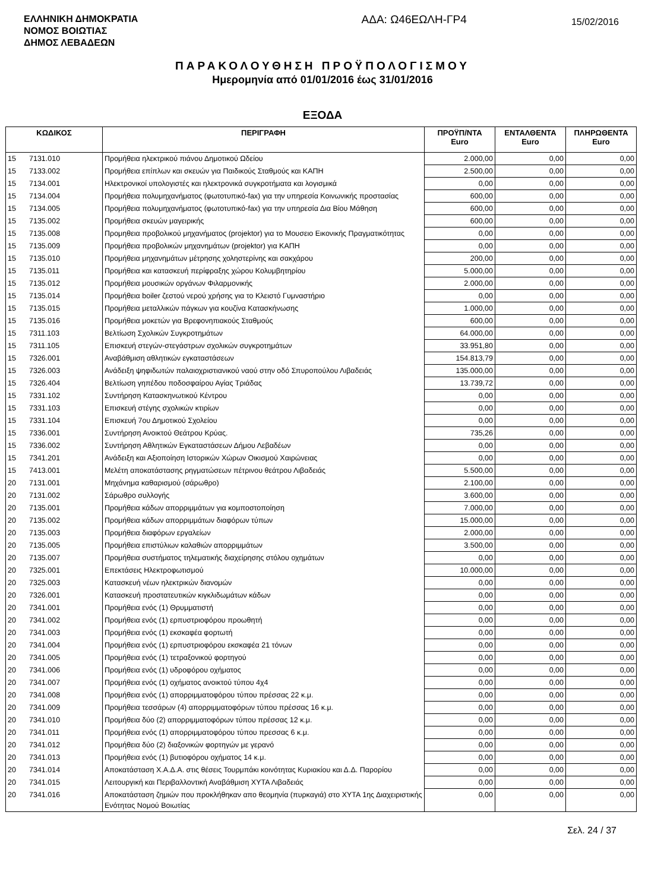ΕΛΛΗΝΙΚΗ ΔΗΜΟΚΡΑΤΙΑ
ΝΟΜΟΣ ΒΟΙΩΤΙΑΣ
ΔΗΜΟΣ ΛΕΒΑΔΕΩΝ
ΑΔΑ: Ω46ΕΩΛΗ-ΓΡ4
15/02/2016
ΠΑΡΑΚΟΛΟΥΘΗΣΗ ΠΡΟΫΠΟΛΟΓΙΣΜΟΥ
Ημερομηνία από 01/01/2016 έως 31/01/2016
ΕΞΟΔΑ
| ΚΩΔΙΚΟΣ | | ΠΕΡΙΓΡΑΦΗ | ΠΡΟΫΠ/ΝΤΑ Euro | ΕΝΤΑΛΘΕΝΤΑ Euro | ΠΛΗΡΩΘΕΝΤΑ Euro |
| --- | --- | --- | --- | --- | --- |
| 15 | 7131.010 | Προμήθεια ηλεκτρικού πιάνου Δημοτικού Ωδείου | 2.000,00 | 0,00 | 0,00 |
| 15 | 7133.002 | Προμήθεια επίπλων και σκευών για Παιδικούς Σταθμούς και ΚΑΠΗ | 2.500,00 | 0,00 | 0,00 |
| 15 | 7134.001 | Ηλεκτρονικοί υπολογιστές και ηλεκτρονικά συγκροτήματα και λογισμικά | 0,00 | 0,00 | 0,00 |
| 15 | 7134.004 | Προμήθεια πολυμηχανήματος (φωτοτυπικό-fax) για την υπηρεσία Κοινωνικής προστασίας | 600,00 | 0,00 | 0,00 |
| 15 | 7134.005 | Προμήθεια πολυμηχανήματος (φωτοτυπικό-fax) για την υπηρεσία Δια Βίου Μάθηση | 600,00 | 0,00 | 0,00 |
| 15 | 7135.002 | Προμήθεια σκευών μαγειρικής | 600,00 | 0,00 | 0,00 |
| 15 | 7135.008 | Προμηθεια προβολικού μηχανήματος (projektor) για το Μουσειο Εικονικής Πραγματικότητας | 0,00 | 0,00 | 0,00 |
| 15 | 7135.009 | Προμήθεια προβολικών μηχανημάτων (projektor) για ΚΑΠΗ | 0,00 | 0,00 | 0,00 |
| 15 | 7135.010 | Προμήθεια μηχανημάτων μέτρησης χοληστερίνης και σακχάρου | 200,00 | 0,00 | 0,00 |
| 15 | 7135.011 | Προμήθεια και κατασκευή περίφραξης χώρου Κολυμβητηρίου | 5.000,00 | 0,00 | 0,00 |
| 15 | 7135.012 | Προμήθεια μουσικών οργάνων Φιλαρμονικής | 2.000,00 | 0,00 | 0,00 |
| 15 | 7135.014 | Προμήθεια boiler ζεστού νερού χρήσης για το Κλειστό Γυμναστήριο | 0,00 | 0,00 | 0,00 |
| 15 | 7135.015 | Προμήθεια μεταλλικών πάγκων για κουζίνα Κατασκήνωσης | 1.000,00 | 0,00 | 0,00 |
| 15 | 7135.016 | Προμήθεια μοκετών για Βρεφονηπιακούς Σταθμούς | 600,00 | 0,00 | 0,00 |
| 15 | 7311.103 | Βελτίωση Σχολικών Συγκροτημάτων | 64.000,00 | 0,00 | 0,00 |
| 15 | 7311.105 | Επισκευή στεγών-στεγάστρων σχολικών συγκροτημάτων | 33.951,80 | 0,00 | 0,00 |
| 15 | 7326.001 | Αναβάθμιση αθλητικών εγκαταστάσεων | 154.813,79 | 0,00 | 0,00 |
| 15 | 7326.003 | Ανάδειξη ψηφιδωτών παλαιοχριστιανικού ναού στην οδό Σπυροπούλου Λιβαδειάς | 135.000,00 | 0,00 | 0,00 |
| 15 | 7326.404 | Βελτίωση γηπέδου ποδοσφαίρου Αγίας Τριάδας | 13.739,72 | 0,00 | 0,00 |
| 15 | 7331.102 | Συντήρηση Κατασκηνωτικού Κέντρου | 0,00 | 0,00 | 0,00 |
| 15 | 7331.103 | Επισκευή στέγης σχολικών κτιρίων | 0,00 | 0,00 | 0,00 |
| 15 | 7331.104 | Επισκευή 7ου Δημοτικού Σχολείου | 0,00 | 0,00 | 0,00 |
| 15 | 7336.001 | Συντήρηση Ανοικτού Θεάτρου Κρύας. | 735,26 | 0,00 | 0,00 |
| 15 | 7336.002 | Συντήρηση Αθλητικών Εγκαταστάσεων Δήμου Λεβαδέων | 0,00 | 0,00 | 0,00 |
| 15 | 7341.201 | Ανάδειξη και Αξιοποίηση Ιστορικών Χώρων Οικισμού Χαιρώνειας | 0,00 | 0,00 | 0,00 |
| 15 | 7413.001 | Μελέτη αποκατάστασης ρηγματώσεων πέτρινου θεάτρου Λιβαδειάς | 5.500,00 | 0,00 | 0,00 |
| 20 | 7131.001 | Μηχάνημα καθαρισμού (σάρωθρο) | 2.100,00 | 0,00 | 0,00 |
| 20 | 7131.002 | Σάρωθρο συλλογής | 3.600,00 | 0,00 | 0,00 |
| 20 | 7135.001 | Προμήθεια κάδων απορριμμάτων για κομποστοποίηση | 7.000,00 | 0,00 | 0,00 |
| 20 | 7135.002 | Προμήθεια κάδων απορριμμάτων διαφόρων τύπων | 15.000,00 | 0,00 | 0,00 |
| 20 | 7135.003 | Προμήθεια διαφόρων εργαλείων | 2.000,00 | 0,00 | 0,00 |
| 20 | 7135.005 | Προμήθεια επιστύλιων καλαθιών απορριμμάτων | 3.500,00 | 0,00 | 0,00 |
| 20 | 7135.007 | Προμήθεια συστήματος τηλεματικής διαχείρησης στόλου οχημάτων | 0,00 | 0,00 | 0,00 |
| 20 | 7325.001 | Επεκτάσεις Ηλεκτροφωτισμού | 10.000,00 | 0,00 | 0,00 |
| 20 | 7325.003 | Κατασκευή νέων ηλεκτρικών διανομών | 0,00 | 0,00 | 0,00 |
| 20 | 7326.001 | Κατασκευή προστατευτικών κιγκλιδωμάτων κάδων | 0,00 | 0,00 | 0,00 |
| 20 | 7341.001 | Προμήθεια ενός (1) Θρυμματιστή | 0,00 | 0,00 | 0,00 |
| 20 | 7341.002 | Προμήθεια ενός (1) ερπυστριοφόρου προωθητή | 0,00 | 0,00 | 0,00 |
| 20 | 7341.003 | Προμήθεια ενός (1) εκσκαφέα φορτωτή | 0,00 | 0,00 | 0,00 |
| 20 | 7341.004 | Προμήθεια ενός (1) ερπυστριοφόρου εκσκαφέα 21 τόνων | 0,00 | 0,00 | 0,00 |
| 20 | 7341.005 | Προμήθεια ενός (1) τετραξονικού φορτηγού | 0,00 | 0,00 | 0,00 |
| 20 | 7341.006 | Προμήθεια ενός (1) υδροφόρου οχήματος | 0,00 | 0,00 | 0,00 |
| 20 | 7341.007 | Προμήθεια ενός (1) οχήματος ανοικτού τύπου 4χ4 | 0,00 | 0,00 | 0,00 |
| 20 | 7341.008 | Προμήθεια ενός (1) απορριμματοφόρου τύπου πρέσσας 22 κ.μ. | 0,00 | 0,00 | 0,00 |
| 20 | 7341.009 | Προμήθεια τεσσάρων (4) απορριμματοφόρων τύπου πρέσσας 16 κ.μ. | 0,00 | 0,00 | 0,00 |
| 20 | 7341.010 | Προμήθεια δύο (2) απορριμματοφόρων τύπου πρέσσας 12 κ.μ. | 0,00 | 0,00 | 0,00 |
| 20 | 7341.011 | Προμήθεια ενός (1) απορριμματοφόρου τύπου πρεσσας 6 κ.μ. | 0,00 | 0,00 | 0,00 |
| 20 | 7341.012 | Προμήθεια δύο (2) διαξονικών φορτηγών με γερανό | 0,00 | 0,00 | 0,00 |
| 20 | 7341.013 | Προμήθεια ενός (1) βυτιοφόρου οχήματος 14 κ.μ. | 0,00 | 0,00 | 0,00 |
| 20 | 7341.014 | Αποκατάσταση Χ.Α.Δ.Α. στις θέσεις Τουρμπάκι κοινότητας Κυριακίου και Δ.Δ. Παρορίου | 0,00 | 0,00 | 0,00 |
| 20 | 7341.015 | Λειτουργική και Περιβαλλοντική Αναβάθμιση ΧΥΤΑ Λιβαδειάς | 0,00 | 0,00 | 0,00 |
| 20 | 7341.016 | Αποκατάσταση ζημιών που προκλήθηκαν απο θεομηνία (πυρκαγιά) στο ΧΥΤΑ 1ης Διαχειριστικής Ενότητας Νομού Βοιωτίας | 0,00 | 0,00 | 0,00 |
Σελ. 24 / 37